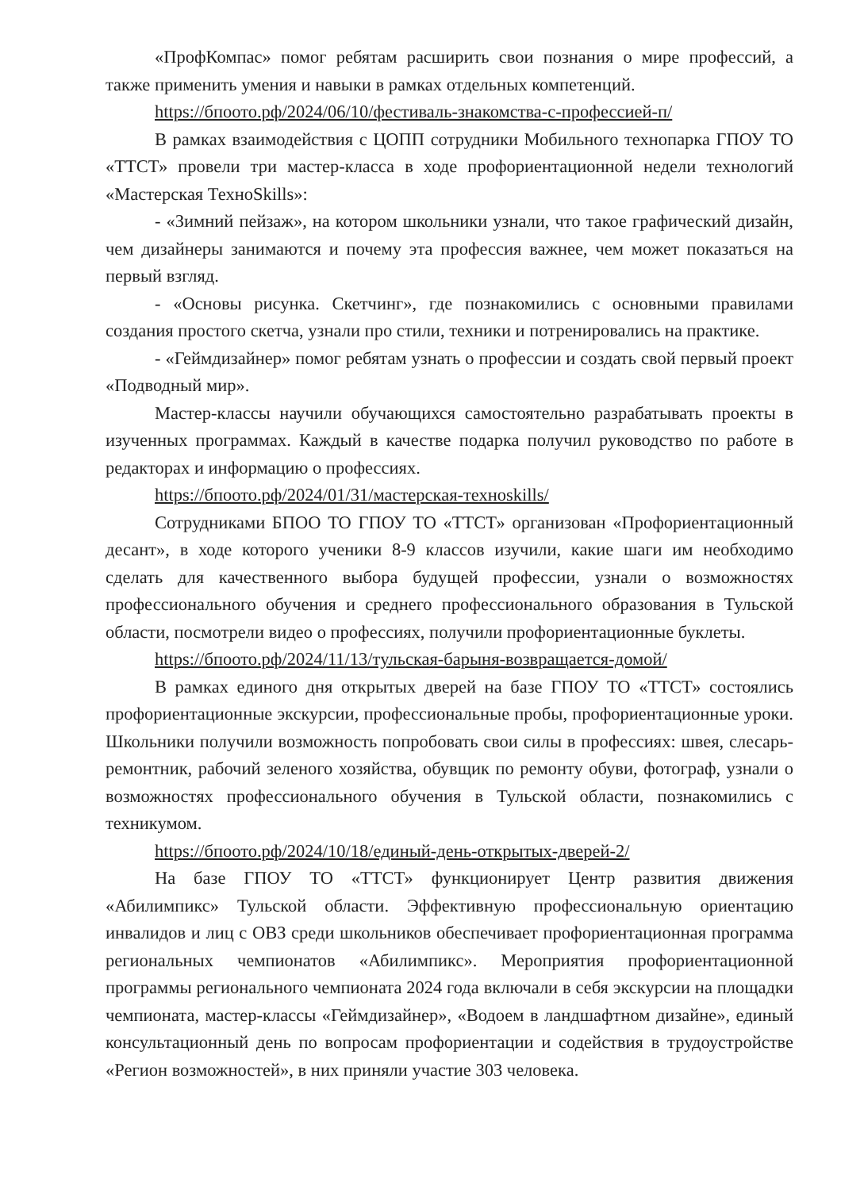«ПрофКомпас» помог ребятам расширить свои познания о мире профессий, а также применить умения и навыки в рамках отдельных компетенций.
https://бпоото.рф/2024/06/10/фестиваль-знакомства-с-профессией-п/
В рамках взаимодействия с ЦОПП сотрудники Мобильного технопарка ГПОУ ТО «ТТСТ» провели три мастер-класса в ходе профориентационной недели технологий «Мастерская ТехноSkills»:
- «Зимний пейзаж», на котором школьники узнали, что такое графический дизайн, чем дизайнеры занимаются и почему эта профессия важнее, чем может показаться на первый взгляд.
- «Основы рисунка. Скетчинг», где познакомились с основными правилами создания простого скетча, узнали про стили, техники и потренировались на практике.
- «Геймдизайнер» помог ребятам узнать о профессии и создать свой первый проект «Подводный мир».
Мастер-классы научили обучающихся самостоятельно разрабатывать проекты в изученных программах. Каждый в качестве подарка получил руководство по работе в редакторах и информацию о профессиях.
https://бпоото.рф/2024/01/31/мастерская-техноskills/
Сотрудниками БПОО ТО ГПОУ ТО «ТТСТ» организован «Профориентационный десант», в ходе которого ученики 8-9 классов изучили, какие шаги им необходимо сделать для качественного выбора будущей профессии, узнали о возможностях профессионального обучения и среднего профессионального образования в Тульской области, посмотрели видео о профессиях, получили профориентационные буклеты.
https://бпоото.рф/2024/11/13/тульская-барыня-возвращается-домой/
В рамках единого дня открытых дверей на базе ГПОУ ТО «ТТСТ» состоялись профориентационные экскурсии, профессиональные пробы, профориентационные уроки. Школьники получили возможность попробовать свои силы в профессиях: швея, слесарь-ремонтник, рабочий зеленого хозяйства, обувщик по ремонту обуви, фотограф, узнали о возможностях профессионального обучения в Тульской области, познакомились с техникумом.
https://бпоото.рф/2024/10/18/единый-день-открытых-дверей-2/
На базе ГПОУ ТО «ТТСТ» функционирует Центр развития движения «Абилимпикс» Тульской области. Эффективную профессиональную ориентацию инвалидов и лиц с ОВЗ среди школьников обеспечивает профориентационная программа региональных чемпионатов «Абилимпикс». Мероприятия профориентационной программы регионального чемпионата 2024 года включали в себя экскурсии на площадки чемпионата, мастер-классы «Геймдизайнер», «Водоем в ландшафтном дизайне», единый консультационный день по вопросам профориентации и содействия в трудоустройстве «Регион возможностей», в них приняли участие 303 человека.